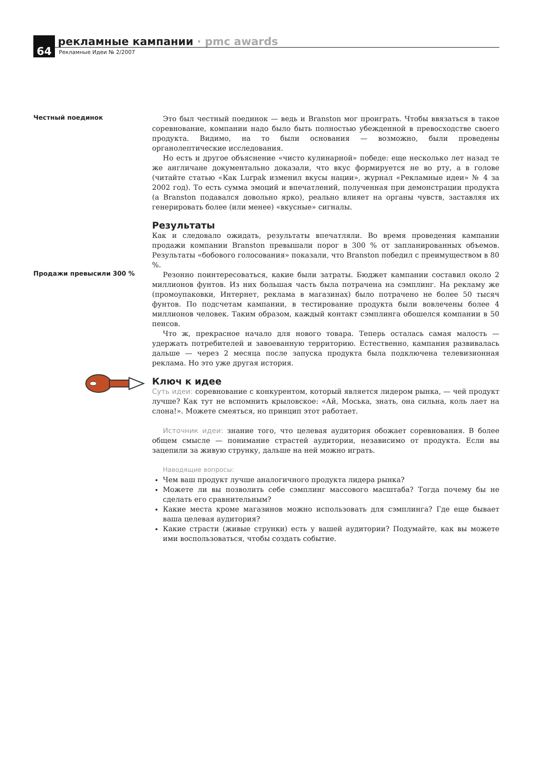64
рекламные кампании · pmc awards
Рекламные Идеи № 2/2007
Честный поединок
Это был честный поединок — ведь и Branston мог проиграть. Чтобы ввязаться в такое соревнование, компании надо было быть полностью убежденной в превосходстве своего продукта. Видимо, на то были основания — возможно, были проведены органолептические исследования.
Но есть и другое объяснение «чисто кулинарной» победе: еще несколько лет назад те же англичане документально доказали, что вкус формируется не во рту, а в голове (читайте статью «Как Lurpak изменил вкусы нации», журнал «Рекламные идеи» № 4 за 2002 год). То есть сумма эмоций и впечатлений, полученная при демонстрации продукта (а Branston подавался довольно ярко), реально влияет на органы чувств, заставляя их генерировать более (или менее) «вкусные» сигналы.
Результаты
Как и следовало ожидать, результаты впечатляли. Во время проведения кампании продажи компании Branston превышали порог в 300 % от запланированных объемов. Результаты «бобового голосования» показали, что Branston победил с преимуществом в 80 %.
Продажи превысили 300 %
Резонно поинтересоваться, какие были затраты. Бюджет кампании составил около 2 миллионов фунтов. Из них большая часть была потрачена на сэмплинг. На рекламу же (промоупаковки, Интернет, реклама в магазинах) было потрачено не более 50 тысяч фунтов. По подсчетам кампании, в тестирование продукта были вовлечены более 4 миллионов человек. Таким образом, каждый контакт сэмплинга обошелся компании в 50 пенсов.
Что ж, прекрасное начало для нового товара. Теперь осталась самая малость — удержать потребителей и завоеванную территорию. Естественно, кампания развивалась дальше — через 2 месяца после запуска продукта была подключена телевизионная реклама. Но это уже другая история.
Ключ к идее
Суть идеи: соревнование с конкурентом, который является лидером рынка, — чей продукт лучше? Как тут не вспомнить крыловское: «Ай, Моська, знать, она сильна, коль лает на слона!». Можете смеяться, но принцип этот работает.
Источник идеи: знание того, что целевая аудитория обожает соревнования. В более общем смысле — понимание страстей аудитории, независимо от продукта. Если вы зацепили за живую струнку, дальше на ней можно играть.
Наводящие вопросы:
Чем ваш продукт лучше аналогичного продукта лидера рынка?
Можете ли вы позволить себе сэмплинг массового масштаба? Тогда почему бы не сделать его сравнительным?
Какие места кроме магазинов можно использовать для сэмплинга? Где еще бывает ваша целевая аудитория?
Какие страсти (живые струнки) есть у вашей аудитории? Подумайте, как вы можете ими воспользоваться, чтобы создать событие.